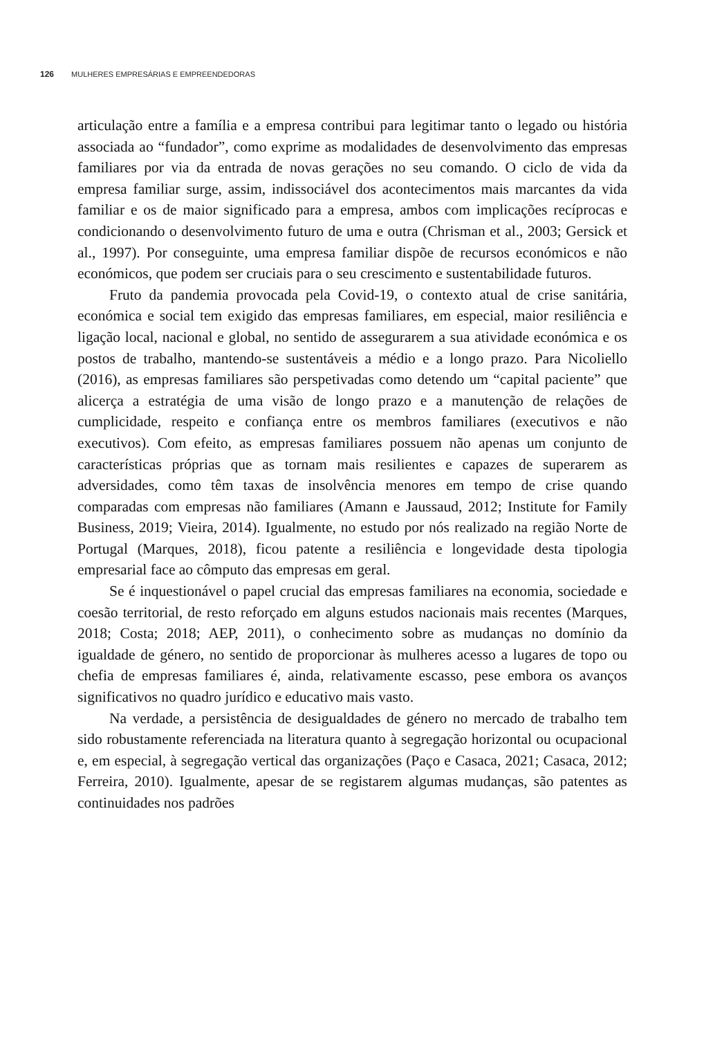126 MULHERES EMPRESÁRIAS E EMPREENDEDORAS
articulação entre a família e a empresa contribui para legitimar tanto o legado ou história associada ao “fundador”, como exprime as modalidades de desenvolvimento das empresas familiares por via da entrada de novas gerações no seu comando. O ciclo de vida da empresa familiar surge, assim, indissociável dos acontecimentos mais marcantes da vida familiar e os de maior significado para a empresa, ambos com implicações recíprocas e condicionando o desenvolvimento futuro de uma e outra (Chrisman et al., 2003; Gersick et al., 1997). Por conseguinte, uma empresa familiar dispõe de recursos económicos e não económicos, que podem ser cruciais para o seu crescimento e sustentabilidade futuros.
Fruto da pandemia provocada pela Covid-19, o contexto atual de crise sanitária, económica e social tem exigido das empresas familiares, em especial, maior resiliência e ligação local, nacional e global, no sentido de assegurarem a sua atividade económica e os postos de trabalho, mantendo-se sustentáveis a médio e a longo prazo. Para Nicoliello (2016), as empresas familiares são perspetivadas como detendo um “capital paciente” que alicerça a estratégia de uma visão de longo prazo e a manutenção de relações de cumplicidade, respeito e confiança entre os membros familiares (executivos e não executivos). Com efeito, as empresas familiares possuem não apenas um conjunto de características próprias que as tornam mais resilientes e capazes de superarem as adversidades, como têm taxas de insolvência menores em tempo de crise quando comparadas com empresas não familiares (Amann e Jaussaud, 2012; Institute for Family Business, 2019; Vieira, 2014). Igualmente, no estudo por nós realizado na região Norte de Portugal (Marques, 2018), ficou patente a resiliência e longevidade desta tipologia empresarial face ao cômputo das empresas em geral.
Se é inquestionável o papel crucial das empresas familiares na economia, sociedade e coesão territorial, de resto reforçado em alguns estudos nacionais mais recentes (Marques, 2018; Costa; 2018; AEP, 2011), o conhecimento sobre as mudanças no domínio da igualdade de género, no sentido de proporcionar às mulheres acesso a lugares de topo ou chefia de empresas familiares é, ainda, relativamente escasso, pese embora os avanços significativos no quadro jurídico e educativo mais vasto.
Na verdade, a persistência de desigualdades de género no mercado de trabalho tem sido robustamente referenciada na literatura quanto à segregação horizontal ou ocupacional e, em especial, à segregação vertical das organizações (Paço e Casaca, 2021; Casaca, 2012; Ferreira, 2010). Igualmente, apesar de se registarem algumas mudanças, são patentes as continuidades nos padrões